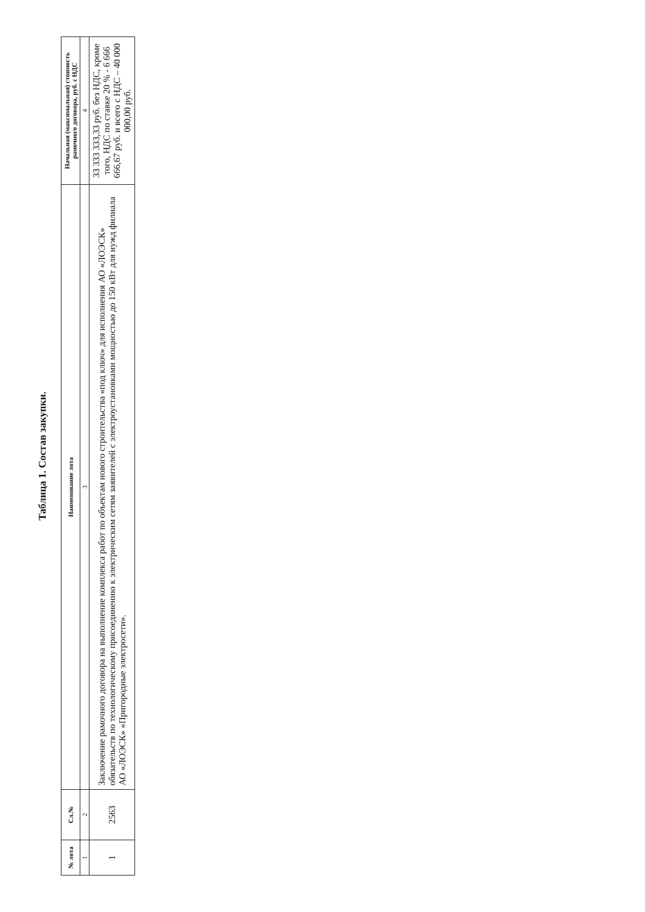Таблица 1. Состав закупки.
| № лота | Сл.№ | Наименование лота | Начальная (максимальная) стоимость рамочного договора, руб. с НДС |
| --- | --- | --- | --- |
| 1 | 2 | 3 | 4 |
| 1 | 2563 | Заключение рамочного договора на выполнение комплекса работ по объектам нового строительства «под ключ» для исполнения АО «ЛОЭСК» обязательств по технологическому присоединению к электрическим сетям заявителей с электроустановками мощностью до 150 кВт для нужд филиала АО «ЛОЭСК» «Пригородные электросети». | 33 333 333,33 руб. без НДС, кроме того, НДС по ставке 20 % - 6 666 666,67 руб. и всего с НДС – 40 000 000,00 руб. |